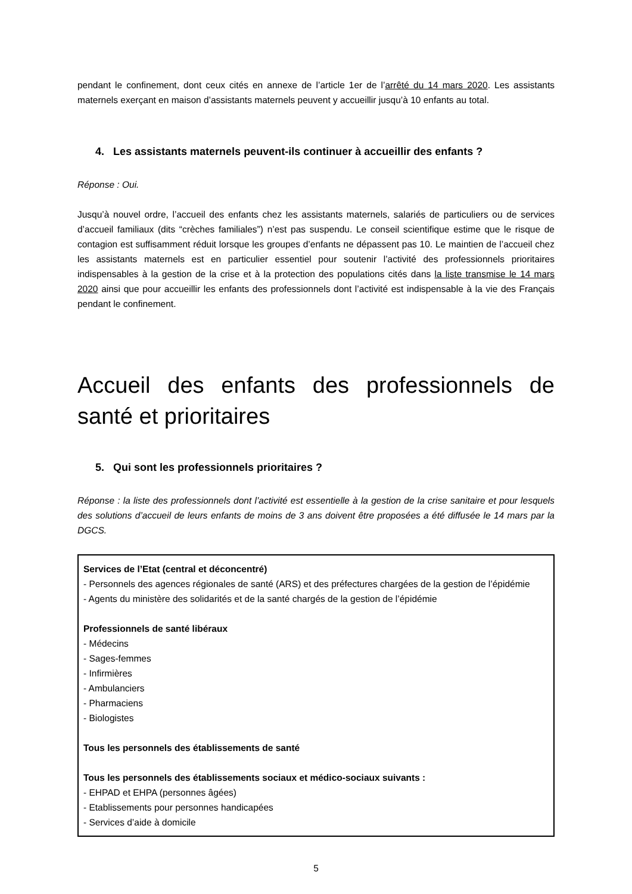pendant le confinement, dont ceux cités en annexe de l’article 1er de l’arrêté du 14 mars 2020. Les assistants maternels exerçant en maison d’assistants maternels peuvent y accueillir jusqu’à 10 enfants au total.
4. Les assistants maternels peuvent-ils continuer à accueillir des enfants ?
Réponse : Oui.
Jusqu’à nouvel ordre, l’accueil des enfants chez les assistants maternels, salariés de particuliers ou de services d’accueil familiaux (dits “crèches familiales”) n’est pas suspendu. Le conseil scientifique estime que le risque de contagion est suffisamment réduit lorsque les groupes d’enfants ne dépassent pas 10. Le maintien de l’accueil chez les assistants maternels est en particulier essentiel pour soutenir l’activité des professionnels prioritaires indispensables à la gestion de la crise et à la protection des populations cités dans la liste transmise le 14 mars 2020 ainsi que pour accueillir les enfants des professionnels dont l’activité est indispensable à la vie des Français pendant le confinement.
Accueil des enfants des professionnels de santé et prioritaires
5. Qui sont les professionnels prioritaires ?
Réponse : la liste des professionnels dont l’activité est essentielle à la gestion de la crise sanitaire et pour lesquels des solutions d’accueil de leurs enfants de moins de 3 ans doivent être proposées a été diffusée le 14 mars par la DGCS.
Services de l’Etat (central et déconcentré)
- Personnels des agences régionales de santé (ARS) et des préfectures chargées de la gestion de l’épidémie
- Agents du ministère des solidarités et de la santé chargés de la gestion de l’épidémie
Professionnels de santé libéraux
- Médecins
- Sages-femmes
- Infirmières
- Ambulanciers
- Pharmaciens
- Biologistes
Tous les personnels des établissements de santé
Tous les personnels des établissements sociaux et médico-sociaux suivants :
- EHPAD et EHPA (personnes âgées)
- Etablissements pour personnes handicapées
- Services d’aide à domicile
5